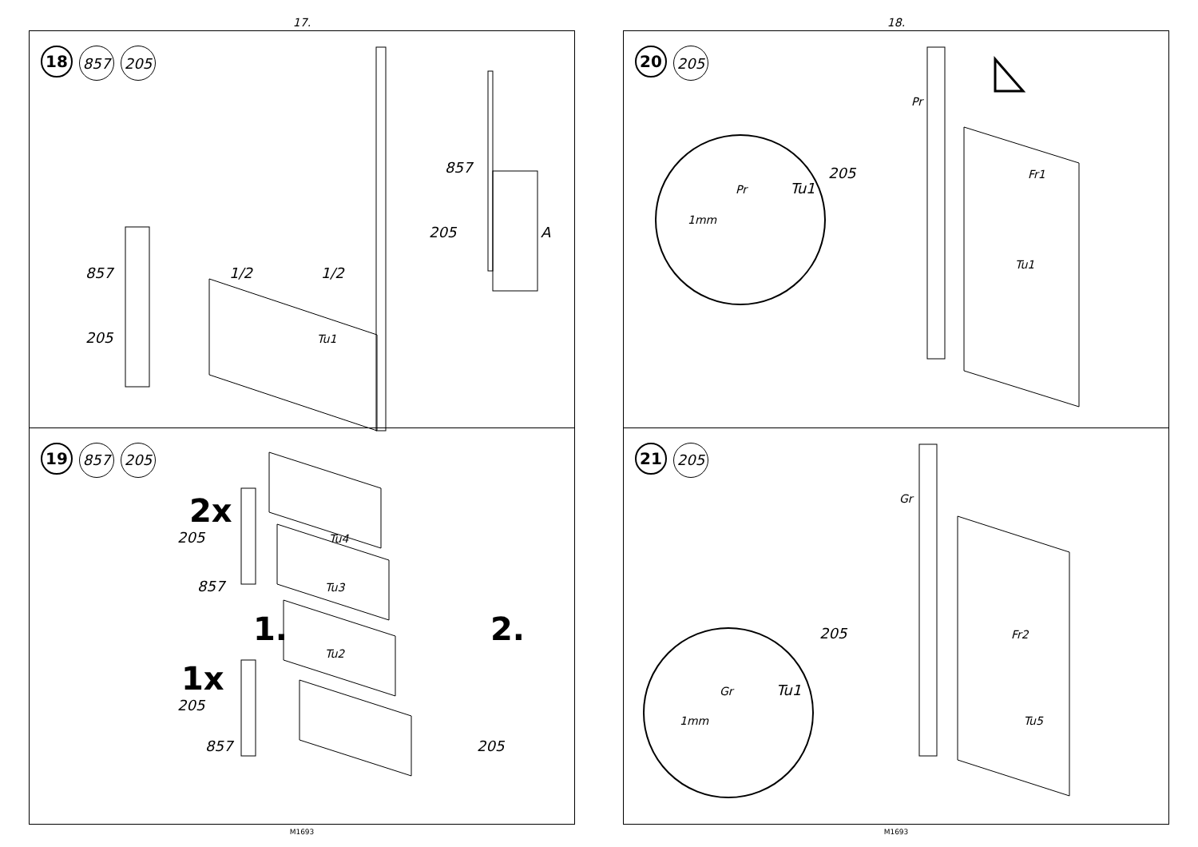17.
18
857 205
857
205 A
857 1/2 1/2
205 Tu1
19
857 205
2x
205 Tu4
857 Tu3
1. 2.
Tu2
1x
205
857 205
M1693
18.
20
205
Pr
Pr Tu1
205 Fr1
1mm
Tu1
21
205
Gr
205 Fr2
Gr Tu1
1mm Tu5
M1693